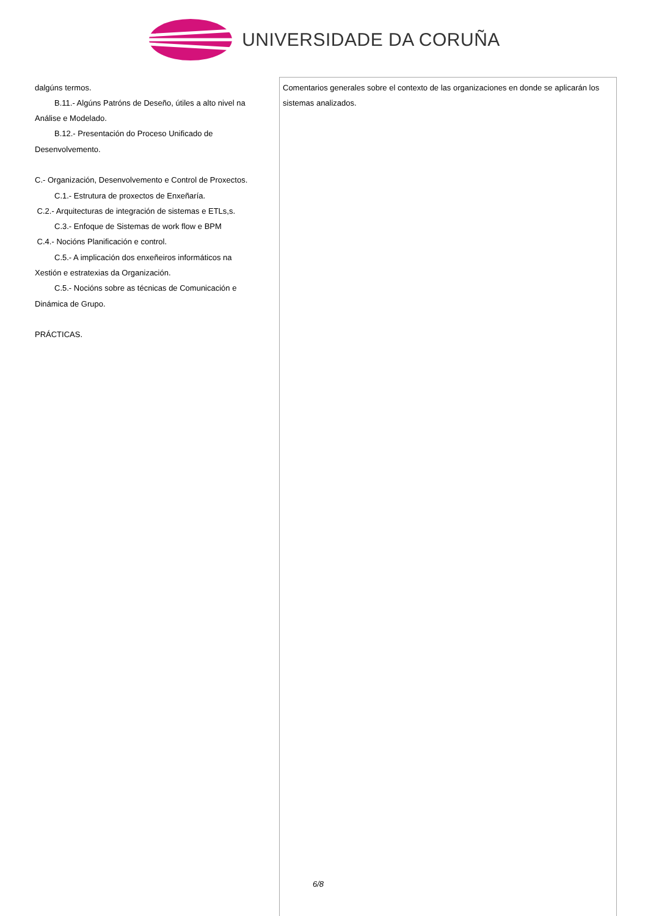UNIVERSIDADE DA CORUÑA
| dalgúns termos. B.11.- Algúns Patróns de Deseño, útiles a alto nivel na Análise e Modelado. B.12.- Presentación do Proceso Unificado de Desenvolvemento. C.- Organización, Desenvolvemento e Control de Proxectos. C.1.- Estrutura de proxectos de Enxeñaría. C.2.- Arquitecturas de integración de sistemas e ETLs,s. C.3.- Enfoque de Sistemas de work flow e BPM C.4.- Nocións Planificación e control. C.5.- A implicación dos enxeñeiros informáticos na Xestión e estratexias da Organización. C.5.- Nocións sobre as técnicas de Comunicación e Dinámica de Grupo. PRÁCTICAS. | Comentarios generales sobre el contexto de las organizaciones en donde se aplicarán los sistemas analizados. |
6/8